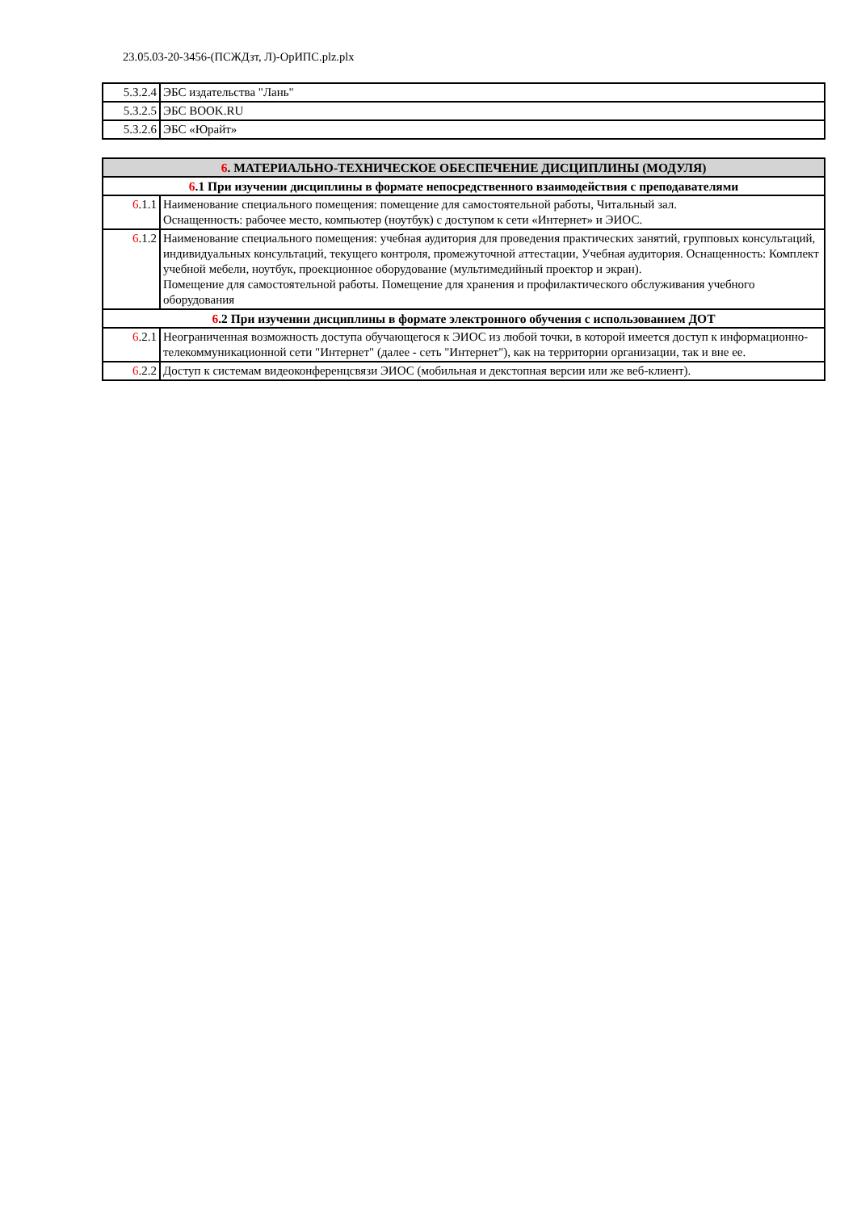23.05.03-20-3456-(ПСЖДзт, Л)-ОрИПС.plz.plx
| 5.3.2.4 | ЭБС издательства "Лань" |
| 5.3.2.5 | ЭБС BOOK.RU |
| 5.3.2.6 | ЭБС «Юрайт» |
| 6 . МАТЕРИАЛЬНО-ТЕХНИЧЕСКОЕ ОБЕСПЕЧЕНИЕ ДИСЦИПЛИНЫ (МОДУЛЯ) | |
| 6 .1 При изучении дисциплины в формате непосредственного взаимодействия с преподавателями | |
| 6 .1.1 | Наименование специального помещения: помещение для самостоятельной работы, Читальный зал. Оснащенность: рабочее место, компьютер (ноутбук) с доступом к сети «Интернет» и ЭИОС. |
| 6 .1.2 | Наименование специального помещения: учебная аудитория для проведения практических занятий, групповых консультаций, индивидуальных консультаций, текущего контроля, промежуточной аттестации, Учебная аудитория. Оснащенность: Комплект учебной мебели, ноутбук, проекционное оборудование (мультимедийный проектор и экран). Помещение для самостоятельной работы. Помещение для хранения и профилактического обслуживания учебного оборудования |
| 6 .2 При изучении дисциплины в формате электронного обучения с использованием ДОТ | |
| 6 .2.1 | Неограниченная возможность доступа обучающегося к ЭИОС из любой точки, в которой имеется доступ к информационно-телекоммуникационной сети "Интернет" (далее - сеть "Интернет"), как на территории организации, так и вне ее. |
| 6 .2.2 | Доступ к системам видеоконференцсвязи ЭИОС (мобильная и декстопная версии или же веб-клиент). |